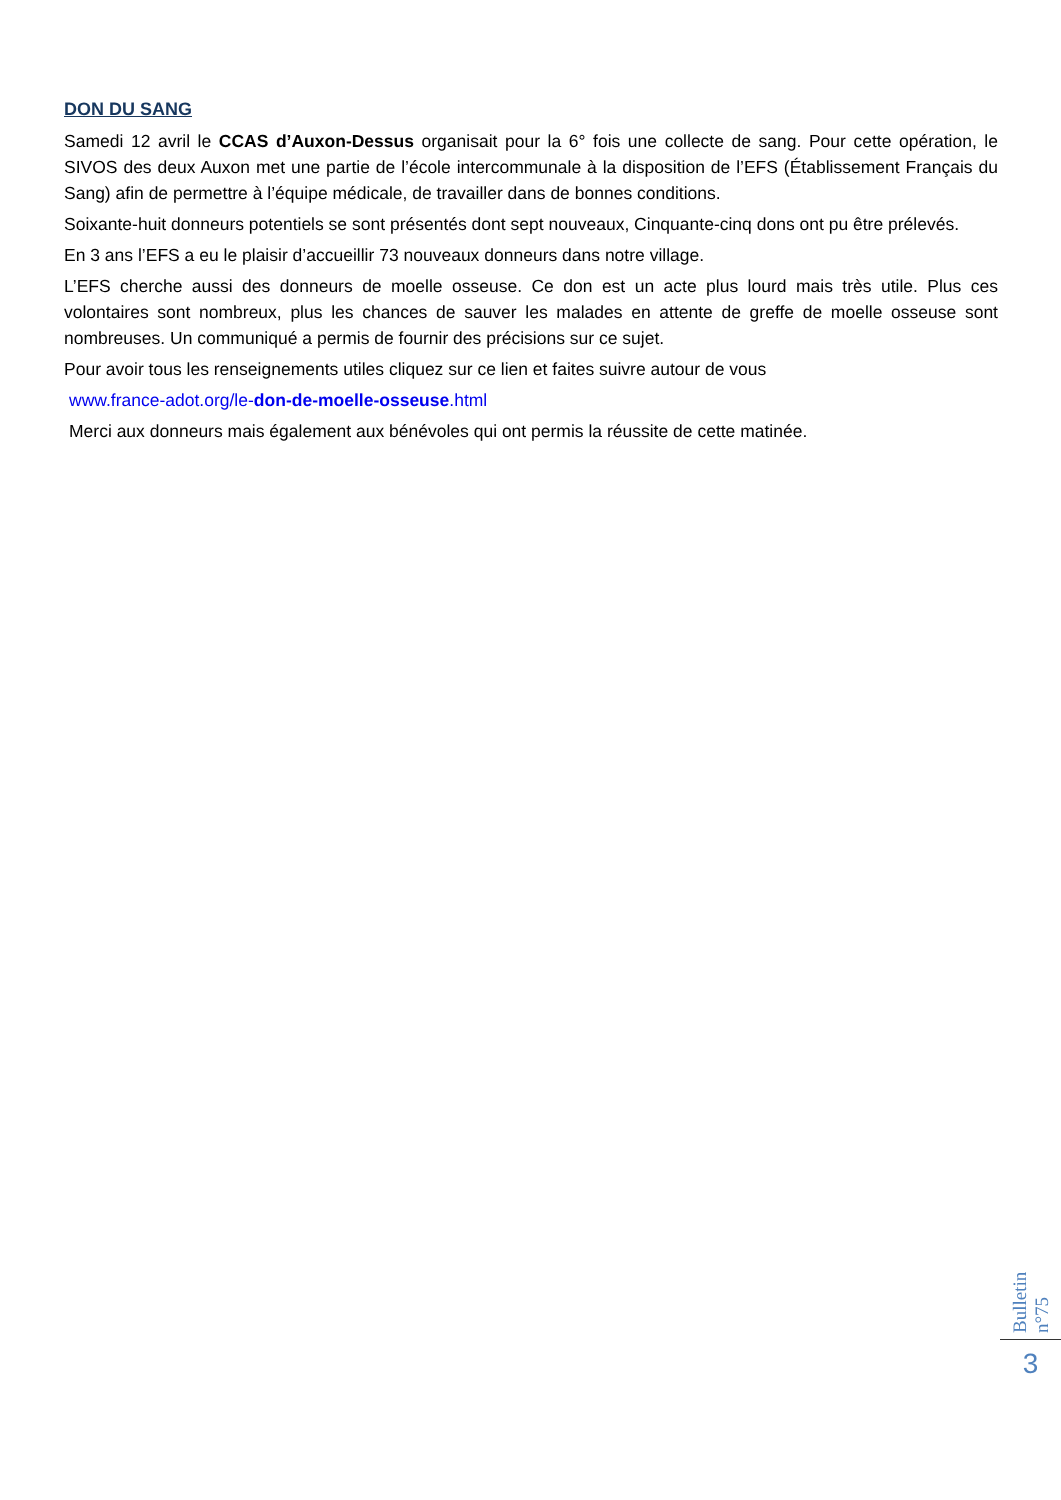DON DU SANG
Samedi 12 avril le CCAS d’Auxon-Dessus organisait pour la 6° fois une collecte de sang. Pour cette opération, le SIVOS des deux Auxon met une partie de l’école intercommunale à la disposition de l’EFS (Établissement Français du Sang) afin de permettre à l’équipe médicale, de travailler dans de bonnes conditions.
Soixante-huit donneurs potentiels se sont présentés dont sept nouveaux, Cinquante-cinq dons ont pu être prélevés.
En 3 ans l’EFS a eu le plaisir d’accueillir 73 nouveaux donneurs dans notre village.
L’EFS cherche aussi des donneurs de moelle osseuse. Ce don est un acte plus lourd mais très utile. Plus ces volontaires sont nombreux, plus les chances de sauver les malades en attente de greffe de moelle osseuse sont nombreuses. Un communiqué a permis de fournir des précisions sur ce sujet.
Pour avoir tous les renseignements utiles cliquez sur ce lien et faites suivre autour de vous
www.france-adot.org/le-don-de-moelle-osseuse.html
Merci aux donneurs mais également aux bénévoles qui ont permis la réussite de cette matinée.
Bulletin n°75
3